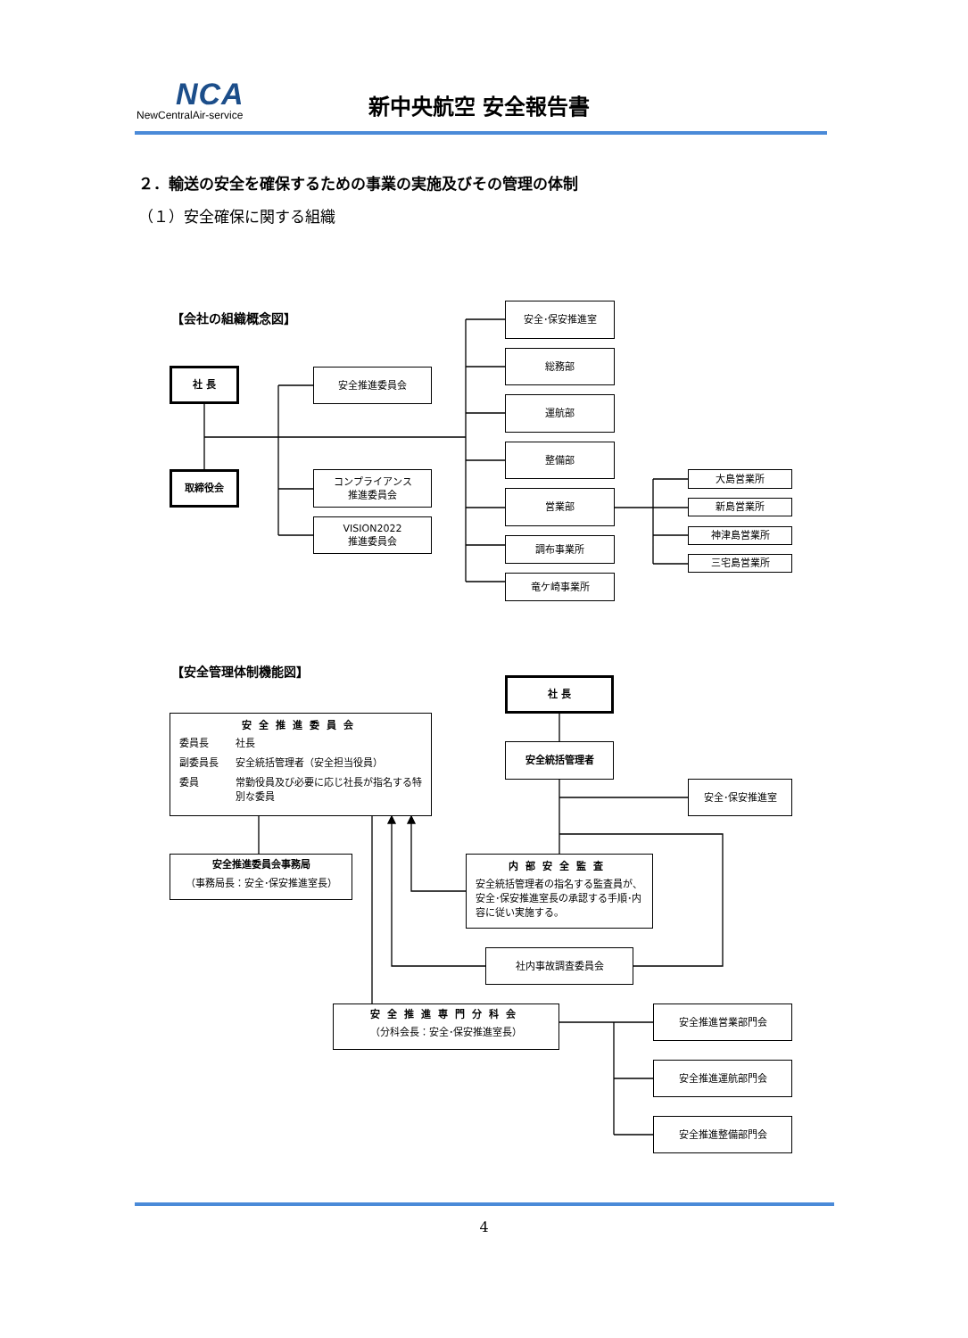NCA
NewCentralAir-service
新中央航空 安全報告書
２．輸送の安全を確保するための事業の実施及びその管理の体制
（１）安全確保に関する組織
【会社の組織概念図】
社 長
取締役会
安全推進委員会
コンプライアンス
推進委員会
VISION2022
推進委員会
安全･保安推進室
総務部
運航部
整備部
営業部
調布事業所
竜ケ崎事業所
大島営業所
新島営業所
神津島営業所
三宅島営業所
【安全管理体制機能図】
社 長
安全推進委員会
委員長 社長 副委員長 安全統括管理者（安全担当役員） 委員 常勤役員及び必要に応じ社長が指名する特別な委員
安全統括管理者
安全･保安推進室
安全推進委員会事務局
（事務局長：安全･保安推進室長）
内部安全監査
安全統括管理者の指名する監査員が、安全･保安推進室長の承認する手順･内容に従い実施する。
社内事故調査委員会
安全推進専門分科会
（分科会長：安全･保安推進室長）
安全推進営業部門会
安全推進運航部門会
安全推進整備部門会
4